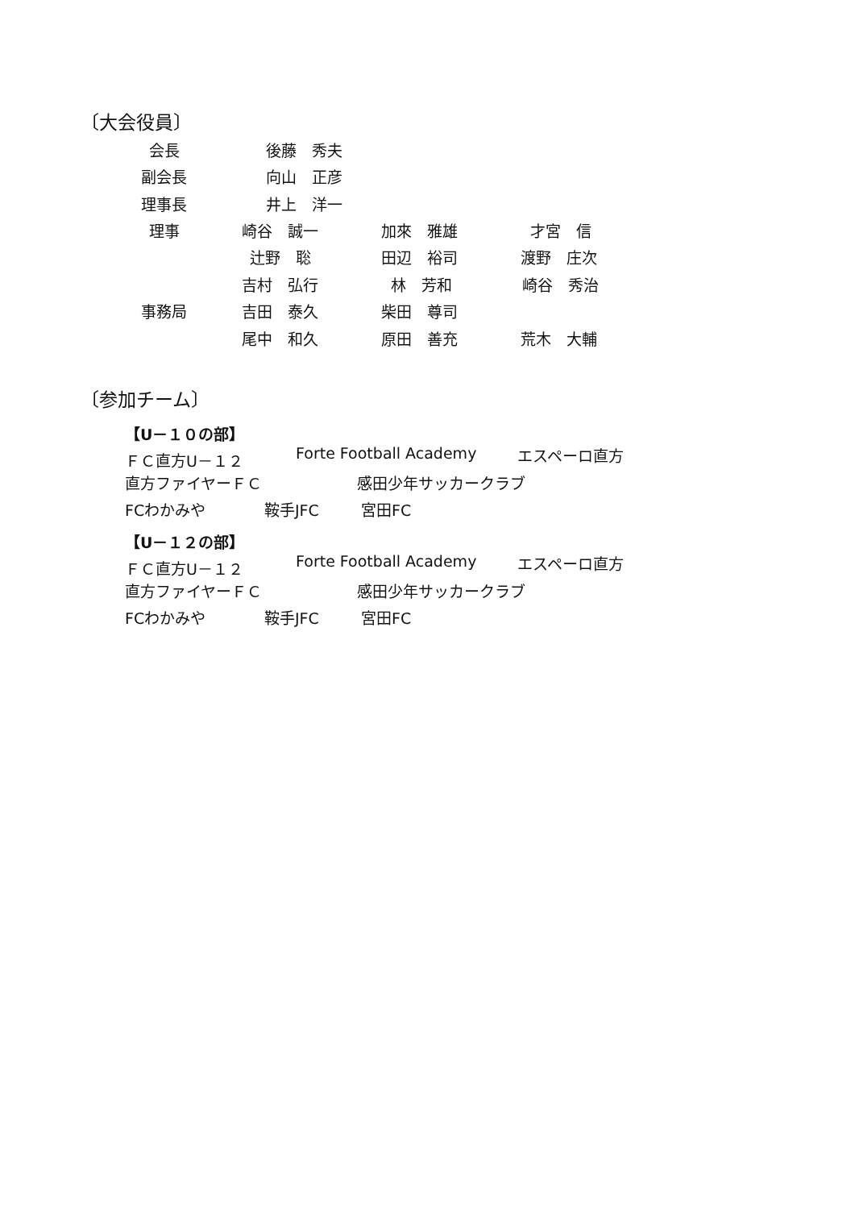〔大会役員〕
会長 後藤　秀夫
副会長 向山　正彦
理事長 井上　洋一
理事 崎谷　誠一 加來　雅雄 才宮　信
辻野　聡 田辺　裕司 渡野　庄次
吉村　弘行 林　芳和 崎谷　秀治
事務局 吉田　泰久 柴田　尊司
尾中　和久 原田　善充 荒木　大輔
〔参加チーム〕
【U－１０の部】
ＦＣ直方U－１２ Forte Football Academy エスペーロ直方
直方ファイヤーＦＣ 感田少年サッカークラブ
FCわかみや 鞍手JFC 宮田FC
【U－１２の部】
ＦＣ直方U－１２ Forte Football Academy エスペーロ直方
直方ファイヤーＦＣ 感田少年サッカークラブ
FCわかみや 鞍手JFC 宮田FC